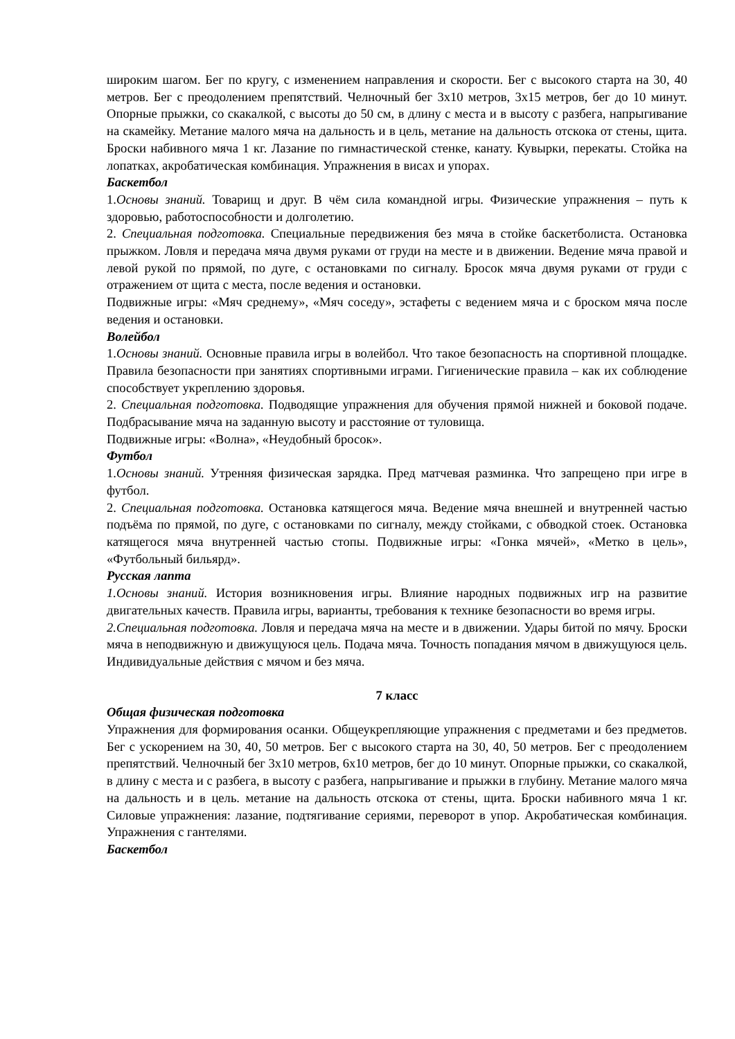широким шагом. Бег по кругу, с изменением направления и скорости. Бег с высокого старта на 30, 40 метров. Бег с преодолением препятствий. Челночный бег 3х10 метров, 3х15 метров, бег до 10 минут. Опорные прыжки, со скакалкой, с высоты до 50 см, в длину с места и в высоту с разбега, напрыгивание на скамейку. Метание малого мяча на дальность и в цель, метание на дальность отскока от стены, щита. Броски набивного мяча 1 кг. Лазание по гимнастической стенке, канату. Кувырки, перекаты. Стойка на лопатках, акробатическая комбинация. Упражнения в висах и упорах.
Баскетбол
1.Основы знаний. Товарищ и друг. В чём сила командной игры. Физические упражнения – путь к здоровью, работоспособности и долголетию.
2. Специальная подготовка. Специальные передвижения без мяча в стойке баскетболиста. Остановка прыжком. Ловля и передача мяча двумя руками от груди на месте и в движении. Ведение мяча правой и левой рукой по прямой, по дуге, с остановками по сигналу. Бросок мяча двумя руками от груди с отражением от щита с места, после ведения и остановки.
Подвижные игры: «Мяч среднему», «Мяч соседу», эстафеты с ведением мяча и с броском мяча после ведения и остановки.
Волейбол
1.Основы знаний. Основные правила игры в волейбол. Что такое безопасность на спортивной площадке. Правила безопасности при занятиях спортивными играми. Гигиенические правила – как их соблюдение способствует укреплению здоровья.
2. Специальная подготовка. Подводящие упражнения для обучения прямой нижней и боковой подаче. Подбрасывание мяча на заданную высоту и расстояние от туловища.
Подвижные игры: «Волна», «Неудобный бросок».
Футбол
1.Основы знаний. Утренняя физическая зарядка. Пред матчевая разминка. Что запрещено при игре в футбол.
2. Специальная подготовка. Остановка катящегося мяча. Ведение мяча внешней и внутренней частью подъёма по прямой, по дуге, с остановками по сигналу, между стойками, с обводкой стоек. Остановка катящегося мяча внутренней частью стопы. Подвижные игры: «Гонка мячей», «Метко в цель», «Футбольный бильярд».
Русская лапта
1.Основы знаний. История возникновения игры. Влияние народных подвижных игр на развитие двигательных качеств. Правила игры, варианты, требования к технике безопасности во время игры.
2.Специальная подготовка. Ловля и передача мяча на месте и в движении. Удары битой по мячу. Броски мяча в неподвижную и движущуюся цель. Подача мяча. Точность попадания мячом в движущуюся цель. Индивидуальные действия с мячом и без мяча.
7 класс
Общая физическая подготовка
Упражнения для формирования осанки. Общеукрепляющие упражнения с предметами и без предметов. Бег с ускорением на 30, 40, 50 метров. Бег с высокого старта на 30, 40, 50 метров. Бег с преодолением препятствий. Челночный бег 3х10 метров, 6х10 метров, бег до 10 минут. Опорные прыжки, со скакалкой, в длину с места и с разбега, в высоту с разбега, напрыгивание и прыжки в глубину. Метание малого мяча на дальность и в цель. метание на дальность отскока от стены, щита. Броски набивного мяча 1 кг. Силовые упражнения: лазание, подтягивание сериями, переворот в упор. Акробатическая комбинация. Упражнения с гантелями.
Баскетбол